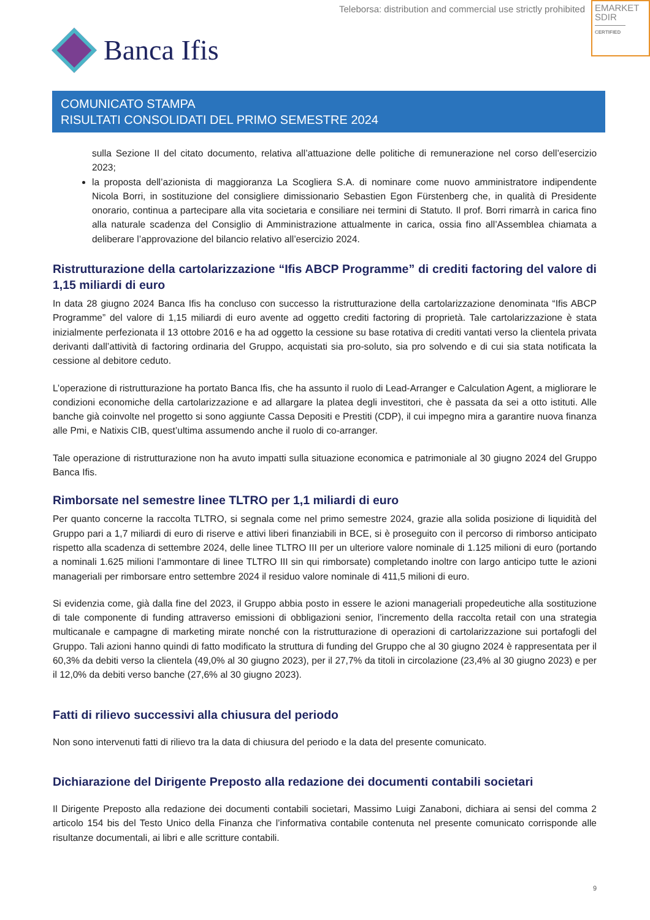Teleborsa: distribution and commercial use strictly prohibited
EMARKET
SDIR
CERTIFIED
Banca Ifis
COMUNICATO STAMPA
RISULTATI CONSOLIDATI DEL PRIMO SEMESTRE 2024
sulla Sezione II del citato documento, relativa all’attuazione delle politiche di remunerazione nel corso dell’esercizio 2023;
la proposta dell’azionista di maggioranza La Scogliera S.A. di nominare come nuovo amministratore indipendente Nicola Borri, in sostituzione del consigliere dimissionario Sebastien Egon Fürstenberg che, in qualità di Presidente onorario, continua a partecipare alla vita societaria e consiliare nei termini di Statuto. Il prof. Borri rimarrà in carica fino alla naturale scadenza del Consiglio di Amministrazione attualmente in carica, ossia fino all’Assemblea chiamata a deliberare l’approvazione del bilancio relativo all’esercizio 2024.
Ristrutturazione della cartolarizzazione “Ifis ABCP Programme” di crediti factoring del valore di 1,15 miliardi di euro
In data 28 giugno 2024 Banca Ifis ha concluso con successo la ristrutturazione della cartolarizzazione denominata “Ifis ABCP Programme” del valore di 1,15 miliardi di euro avente ad oggetto crediti factoring di proprietà. Tale cartolarizzazione è stata inizialmente perfezionata il 13 ottobre 2016 e ha ad oggetto la cessione su base rotativa di crediti vantati verso la clientela privata derivanti dall’attività di factoring ordinaria del Gruppo, acquistati sia pro-soluto, sia pro solvendo e di cui sia stata notificata la cessione al debitore ceduto.
L’operazione di ristrutturazione ha portato Banca Ifis, che ha assunto il ruolo di Lead-Arranger e Calculation Agent, a migliorare le condizioni economiche della cartolarizzazione e ad allargare la platea degli investitori, che è passata da sei a otto istituti. Alle banche già coinvolte nel progetto si sono aggiunte Cassa Depositi e Prestiti (CDP), il cui impegno mira a garantire nuova finanza alle Pmi, e Natixis CIB, quest’ultima assumendo anche il ruolo di co-arranger.
Tale operazione di ristrutturazione non ha avuto impatti sulla situazione economica e patrimoniale al 30 giugno 2024 del Gruppo Banca Ifis.
Rimborsate nel semestre linee TLTRO per 1,1 miliardi di euro
Per quanto concerne la raccolta TLTRO, si segnala come nel primo semestre 2024, grazie alla solida posizione di liquidità del Gruppo pari a 1,7 miliardi di euro di riserve e attivi liberi finanziabili in BCE, si è proseguito con il percorso di rimborso anticipato rispetto alla scadenza di settembre 2024, delle linee TLTRO III per un ulteriore valore nominale di 1.125 milioni di euro (portando a nominali 1.625 milioni l’ammontare di linee TLTRO III sin qui rimborsate) completando inoltre con largo anticipo tutte le azioni manageriali per rimborsare entro settembre 2024 il residuo valore nominale di 411,5 milioni di euro.
Si evidenzia come, già dalla fine del 2023, il Gruppo abbia posto in essere le azioni manageriali propedeutiche alla sostituzione di tale componente di funding attraverso emissioni di obbligazioni senior, l’incremento della raccolta retail con una strategia multicanale e campagne di marketing mirate nonché con la ristrutturazione di operazioni di cartolarizzazione sui portafogli del Gruppo. Tali azioni hanno quindi di fatto modificato la struttura di funding del Gruppo che al 30 giugno 2024 è rappresentata per il 60,3% da debiti verso la clientela (49,0% al 30 giugno 2023), per il 27,7% da titoli in circolazione (23,4% al 30 giugno 2023) e per il 12,0% da debiti verso banche (27,6% al 30 giugno 2023).
Fatti di rilievo successivi alla chiusura del periodo
Non sono intervenuti fatti di rilievo tra la data di chiusura del periodo e la data del presente comunicato.
Dichiarazione del Dirigente Preposto alla redazione dei documenti contabili societari
Il Dirigente Preposto alla redazione dei documenti contabili societari, Massimo Luigi Zanaboni, dichiara ai sensi del comma 2 articolo 154 bis del Testo Unico della Finanza che l’informativa contabile contenuta nel presente comunicato corrisponde alle risultanze documentali, ai libri e alle scritture contabili.
9